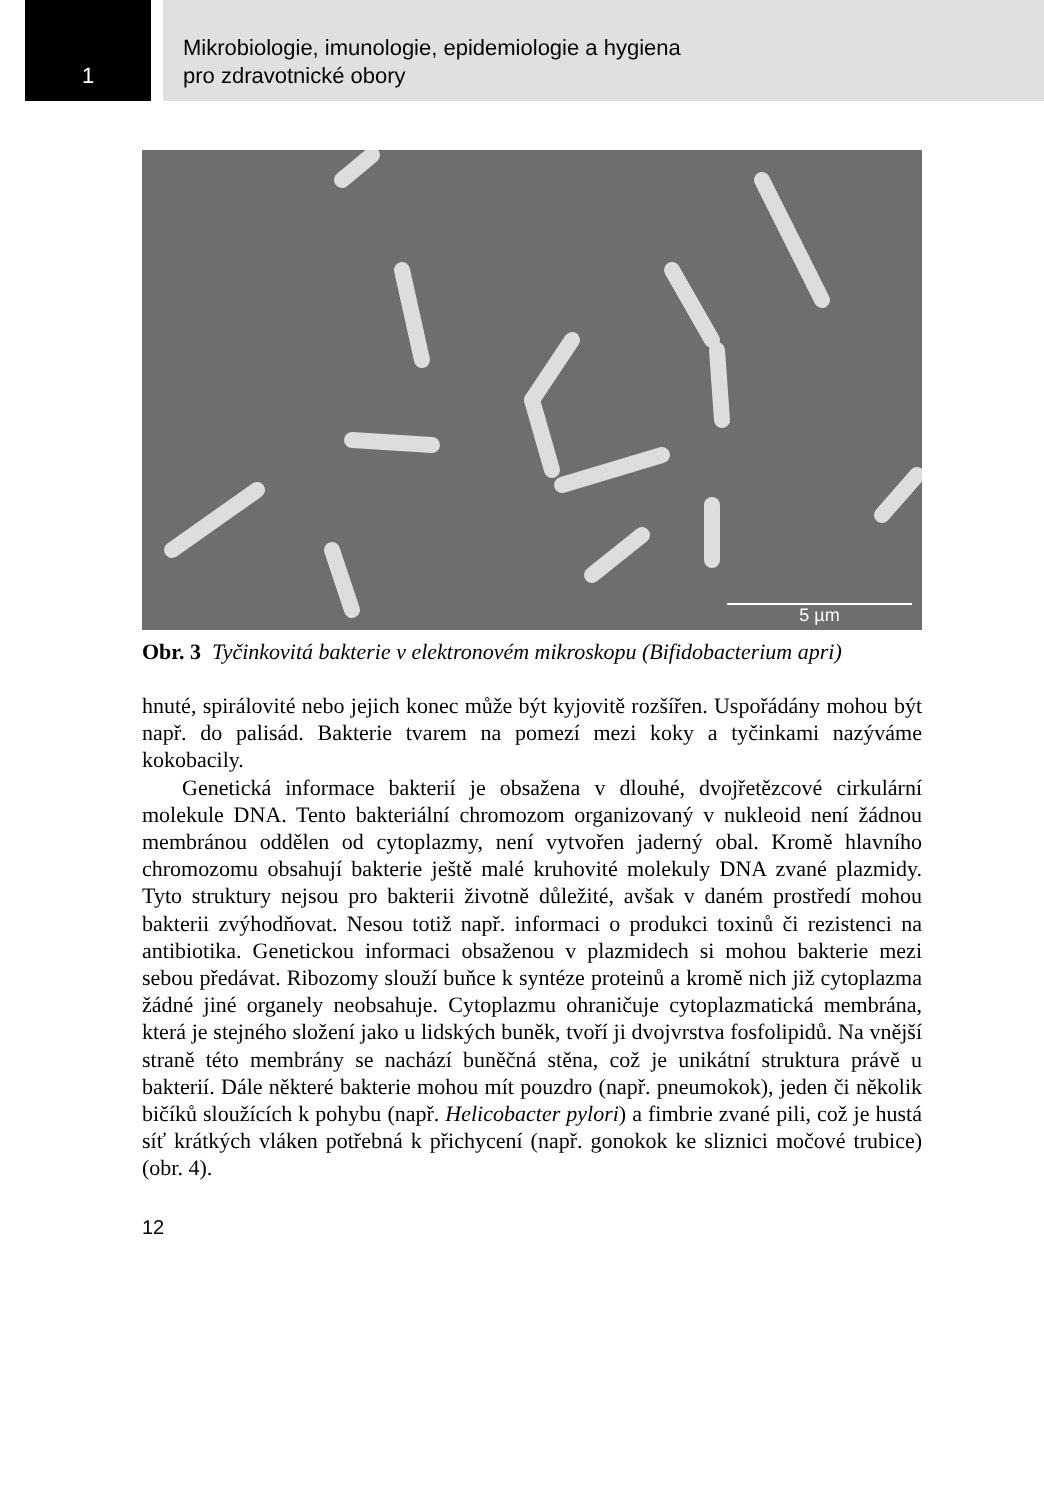1
Mikrobiologie, imunologie, epidemiologie a hygiena
pro zdravotnické obory
5 µm
Obr. 3 Tyčinkovitá bakterie v elektronovém mikroskopu (Bifidobacterium apri)
hnuté, spirálovité nebo jejich konec může být kyjovitě rozšířen. Uspořádány mohou být např. do palisád. Bakterie tvarem na pomezí mezi koky a tyčinkami nazýváme kokobacily.
Genetická informace bakterií je obsažena v dlouhé, dvojřetězcové cirkulární molekule DNA. Tento bakteriální chromozom organizovaný v nukleoid není žádnou membránou oddělen od cytoplazmy, není vytvořen jaderný obal. Kromě hlavního chromozomu obsahují bakterie ještě malé kruhovité molekuly DNA zvané plazmidy. Tyto struktury nejsou pro bakterii životně důležité, avšak v daném prostředí mohou bakterii zvýhodňovat. Nesou totiž např. informaci o produkci toxinů či rezistenci na antibiotika. Genetickou informaci obsaženou v plazmidech si mohou bakterie mezi sebou předávat. Ribozomy slouží buňce k syntéze proteinů a kromě nich již cytoplazma žádné jiné organely neobsahuje. Cytoplazmu ohraničuje cytoplazmatická membrána, která je stejného složení jako u lidských buněk, tvoří ji dvojvrstva fosfolipidů. Na vnější straně této membrány se nachází buněčná stěna, což je unikátní struktura právě u bakterií. Dále některé bakterie mohou mít pouzdro (např. pneumokok), jeden či několik bičíků sloužících k pohybu (např. Helicobacter pylori) a fimbrie zvané pili, což je hustá síť krátkých vláken potřebná k přichycení (např. gonokok ke sliznici močové trubice) (obr. 4).
12